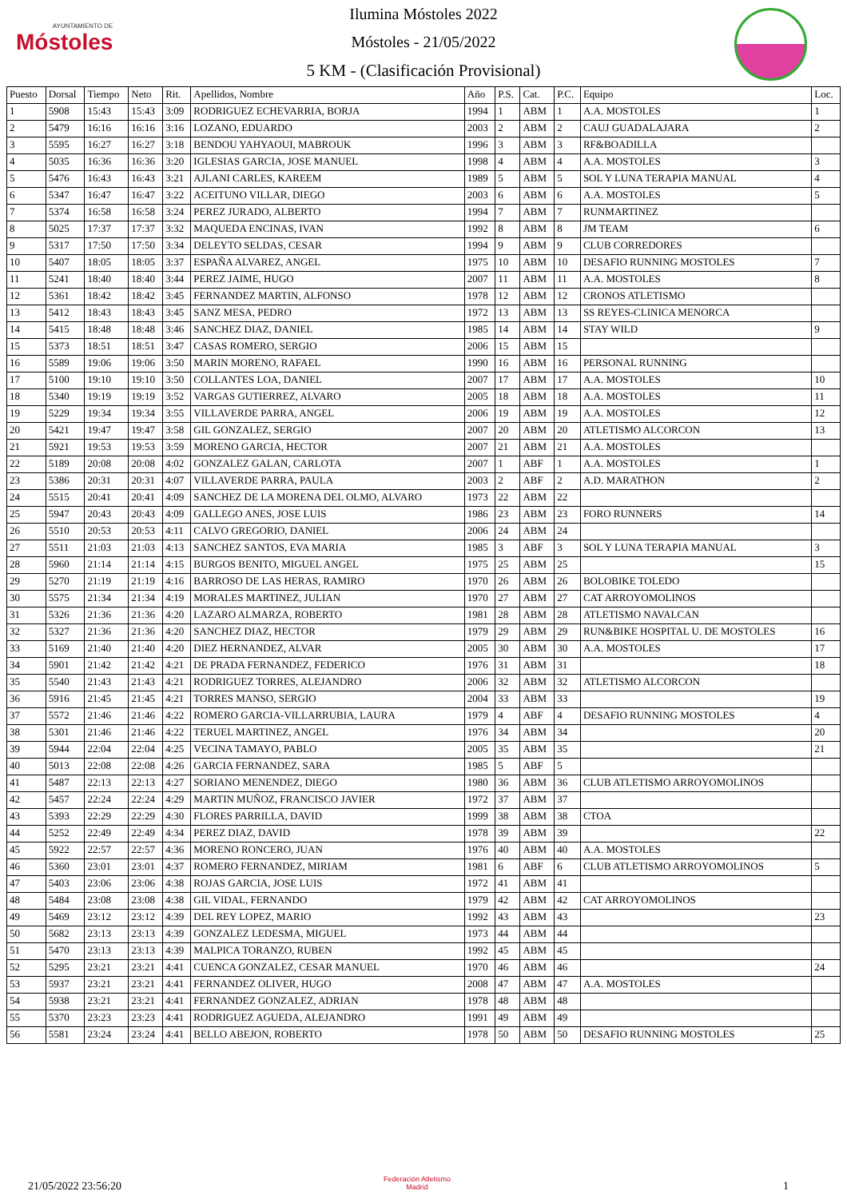AYUNTAMIENTO DE
Móstoles
Ilumina Móstoles 2022
Móstoles - 21/05/2022
5 KM - (Clasificación Provisional)
| Puesto | Dorsal | Tiempo | Neto | Rit. | Apellidos, Nombre | Año | P.S. | Cat. | P.C. | Equipo | Loc. |
| --- | --- | --- | --- | --- | --- | --- | --- | --- | --- | --- | --- |
| 1 | 5908 | 15:43 | 15:43 | 3:09 | RODRIGUEZ ECHEVARRIA, BORJA | 1994 | 1 | ABM | 1 | A.A. MOSTOLES | 1 |
| 2 | 5479 | 16:16 | 16:16 | 3:16 | LOZANO, EDUARDO | 2003 | 2 | ABM | 2 | CAUJ GUADALAJARA | 2 |
| 3 | 5595 | 16:27 | 16:27 | 3:18 | BENDOU YAHYAOUI, MABROUK | 1996 | 3 | ABM | 3 | RF&BOADILLA | |
| 4 | 5035 | 16:36 | 16:36 | 3:20 | IGLESIAS GARCIA, JOSE MANUEL | 1998 | 4 | ABM | 4 | A.A. MOSTOLES | 3 |
| 5 | 5476 | 16:43 | 16:43 | 3:21 | AJLANI CARLES, KAREEM | 1989 | 5 | ABM | 5 | SOL Y LUNA TERAPIA MANUAL | 4 |
| 6 | 5347 | 16:47 | 16:47 | 3:22 | ACEITUNO VILLAR, DIEGO | 2003 | 6 | ABM | 6 | A.A. MOSTOLES | 5 |
| 7 | 5374 | 16:58 | 16:58 | 3:24 | PEREZ JURADO, ALBERTO | 1994 | 7 | ABM | 7 | RUNMARTINEZ | |
| 8 | 5025 | 17:37 | 17:37 | 3:32 | MAQUEDA ENCINAS, IVAN | 1992 | 8 | ABM | 8 | JM TEAM | 6 |
| 9 | 5317 | 17:50 | 17:50 | 3:34 | DELEYTO SELDAS, CESAR | 1994 | 9 | ABM | 9 | CLUB CORREDORES | |
| 10 | 5407 | 18:05 | 18:05 | 3:37 | ESPAÑA ALVAREZ, ANGEL | 1975 | 10 | ABM | 10 | DESAFIO RUNNING MOSTOLES | 7 |
| 11 | 5241 | 18:40 | 18:40 | 3:44 | PEREZ JAIME, HUGO | 2007 | 11 | ABM | 11 | A.A. MOSTOLES | 8 |
| 12 | 5361 | 18:42 | 18:42 | 3:45 | FERNANDEZ MARTIN, ALFONSO | 1978 | 12 | ABM | 12 | CRONOS ATLETISMO | |
| 13 | 5412 | 18:43 | 18:43 | 3:45 | SANZ MESA, PEDRO | 1972 | 13 | ABM | 13 | SS REYES-CLINICA MENORCA | |
| 14 | 5415 | 18:48 | 18:48 | 3:46 | SANCHEZ DIAZ, DANIEL | 1985 | 14 | ABM | 14 | STAY WILD | 9 |
| 15 | 5373 | 18:51 | 18:51 | 3:47 | CASAS ROMERO, SERGIO | 2006 | 15 | ABM | 15 | | |
| 16 | 5589 | 19:06 | 19:06 | 3:50 | MARIN MORENO, RAFAEL | 1990 | 16 | ABM | 16 | PERSONAL RUNNING | |
| 17 | 5100 | 19:10 | 19:10 | 3:50 | COLLANTES LOA, DANIEL | 2007 | 17 | ABM | 17 | A.A. MOSTOLES | 10 |
| 18 | 5340 | 19:19 | 19:19 | 3:52 | VARGAS GUTIERREZ, ALVARO | 2005 | 18 | ABM | 18 | A.A. MOSTOLES | 11 |
| 19 | 5229 | 19:34 | 19:34 | 3:55 | VILLAVERDE PARRA, ANGEL | 2006 | 19 | ABM | 19 | A.A. MOSTOLES | 12 |
| 20 | 5421 | 19:47 | 19:47 | 3:58 | GIL GONZALEZ, SERGIO | 2007 | 20 | ABM | 20 | ATLETISMO ALCORCON | 13 |
| 21 | 5921 | 19:53 | 19:53 | 3:59 | MORENO GARCIA, HECTOR | 2007 | 21 | ABM | 21 | A.A. MOSTOLES | |
| 22 | 5189 | 20:08 | 20:08 | 4:02 | GONZALEZ GALAN, CARLOTA | 2007 | 1 | ABF | 1 | A.A. MOSTOLES | 1 |
| 23 | 5386 | 20:31 | 20:31 | 4:07 | VILLAVERDE PARRA, PAULA | 2003 | 2 | ABF | 2 | A.D. MARATHON | 2 |
| 24 | 5515 | 20:41 | 20:41 | 4:09 | SANCHEZ DE LA MORENA DEL OLMO, ALVARO | 1973 | 22 | ABM | 22 | | |
| 25 | 5947 | 20:43 | 20:43 | 4:09 | GALLEGO ANES, JOSE LUIS | 1986 | 23 | ABM | 23 | FORO RUNNERS | 14 |
| 26 | 5510 | 20:53 | 20:53 | 4:11 | CALVO GREGORIO, DANIEL | 2006 | 24 | ABM | 24 | | |
| 27 | 5511 | 21:03 | 21:03 | 4:13 | SANCHEZ SANTOS, EVA MARIA | 1985 | 3 | ABF | 3 | SOL Y LUNA TERAPIA MANUAL | 3 |
| 28 | 5960 | 21:14 | 21:14 | 4:15 | BURGOS BENITO, MIGUEL ANGEL | 1975 | 25 | ABM | 25 | | 15 |
| 29 | 5270 | 21:19 | 21:19 | 4:16 | BARROSO DE LAS HERAS, RAMIRO | 1970 | 26 | ABM | 26 | BOLOBIKE TOLEDO | |
| 30 | 5575 | 21:34 | 21:34 | 4:19 | MORALES MARTINEZ, JULIAN | 1970 | 27 | ABM | 27 | CAT ARROYOMOLINOS | |
| 31 | 5326 | 21:36 | 21:36 | 4:20 | LAZARO ALMARZA, ROBERTO | 1981 | 28 | ABM | 28 | ATLETISMO NAVALCAN | |
| 32 | 5327 | 21:36 | 21:36 | 4:20 | SANCHEZ DIAZ, HECTOR | 1979 | 29 | ABM | 29 | RUN&BIKE HOSPITAL U. DE MOSTOLES | 16 |
| 33 | 5169 | 21:40 | 21:40 | 4:20 | DIEZ HERNANDEZ, ALVAR | 2005 | 30 | ABM | 30 | A.A. MOSTOLES | 17 |
| 34 | 5901 | 21:42 | 21:42 | 4:21 | DE PRADA FERNANDEZ, FEDERICO | 1976 | 31 | ABM | 31 | | 18 |
| 35 | 5540 | 21:43 | 21:43 | 4:21 | RODRIGUEZ TORRES, ALEJANDRO | 2006 | 32 | ABM | 32 | ATLETISMO ALCORCON | |
| 36 | 5916 | 21:45 | 21:45 | 4:21 | TORRES MANSO, SERGIO | 2004 | 33 | ABM | 33 | | 19 |
| 37 | 5572 | 21:46 | 21:46 | 4:22 | ROMERO GARCIA-VILLARRUBIA, LAURA | 1979 | 4 | ABF | 4 | DESAFIO RUNNING MOSTOLES | 4 |
| 38 | 5301 | 21:46 | 21:46 | 4:22 | TERUEL MARTINEZ, ANGEL | 1976 | 34 | ABM | 34 | | 20 |
| 39 | 5944 | 22:04 | 22:04 | 4:25 | VECINA TAMAYO, PABLO | 2005 | 35 | ABM | 35 | | 21 |
| 40 | 5013 | 22:08 | 22:08 | 4:26 | GARCIA FERNANDEZ, SARA | 1985 | 5 | ABF | 5 | | |
| 41 | 5487 | 22:13 | 22:13 | 4:27 | SORIANO MENENDEZ, DIEGO | 1980 | 36 | ABM | 36 | CLUB ATLETISMO ARROYOMOLINOS | |
| 42 | 5457 | 22:24 | 22:24 | 4:29 | MARTIN MUÑOZ, FRANCISCO JAVIER | 1972 | 37 | ABM | 37 | | |
| 43 | 5393 | 22:29 | 22:29 | 4:30 | FLORES PARRILLA, DAVID | 1999 | 38 | ABM | 38 | CTOA | |
| 44 | 5252 | 22:49 | 22:49 | 4:34 | PEREZ DIAZ, DAVID | 1978 | 39 | ABM | 39 | | 22 |
| 45 | 5922 | 22:57 | 22:57 | 4:36 | MORENO RONCERO, JUAN | 1976 | 40 | ABM | 40 | A.A. MOSTOLES | |
| 46 | 5360 | 23:01 | 23:01 | 4:37 | ROMERO FERNANDEZ, MIRIAM | 1981 | 6 | ABF | 6 | CLUB ATLETISMO ARROYOMOLINOS | 5 |
| 47 | 5403 | 23:06 | 23:06 | 4:38 | ROJAS GARCIA, JOSE LUIS | 1972 | 41 | ABM | 41 | | |
| 48 | 5484 | 23:08 | 23:08 | 4:38 | GIL VIDAL, FERNANDO | 1979 | 42 | ABM | 42 | CAT ARROYOMOLINOS | |
| 49 | 5469 | 23:12 | 23:12 | 4:39 | DEL REY LOPEZ, MARIO | 1992 | 43 | ABM | 43 | | 23 |
| 50 | 5682 | 23:13 | 23:13 | 4:39 | GONZALEZ LEDESMA, MIGUEL | 1973 | 44 | ABM | 44 | | |
| 51 | 5470 | 23:13 | 23:13 | 4:39 | MALPICA TORANZO, RUBEN | 1992 | 45 | ABM | 45 | | |
| 52 | 5295 | 23:21 | 23:21 | 4:41 | CUENCA GONZALEZ, CESAR MANUEL | 1970 | 46 | ABM | 46 | | 24 |
| 53 | 5937 | 23:21 | 23:21 | 4:41 | FERNANDEZ OLIVER, HUGO | 2008 | 47 | ABM | 47 | A.A. MOSTOLES | |
| 54 | 5938 | 23:21 | 23:21 | 4:41 | FERNANDEZ GONZALEZ, ADRIAN | 1978 | 48 | ABM | 48 | | |
| 55 | 5370 | 23:23 | 23:23 | 4:41 | RODRIGUEZ AGUEDA, ALEJANDRO | 1991 | 49 | ABM | 49 | | |
| 56 | 5581 | 23:24 | 23:24 | 4:41 | BELLO ABEJON, ROBERTO | 1978 | 50 | ABM | 50 | DESAFIO RUNNING MOSTOLES | 25 |
21/05/2022 23:56:20
Federación Atletismo
Madrid 1